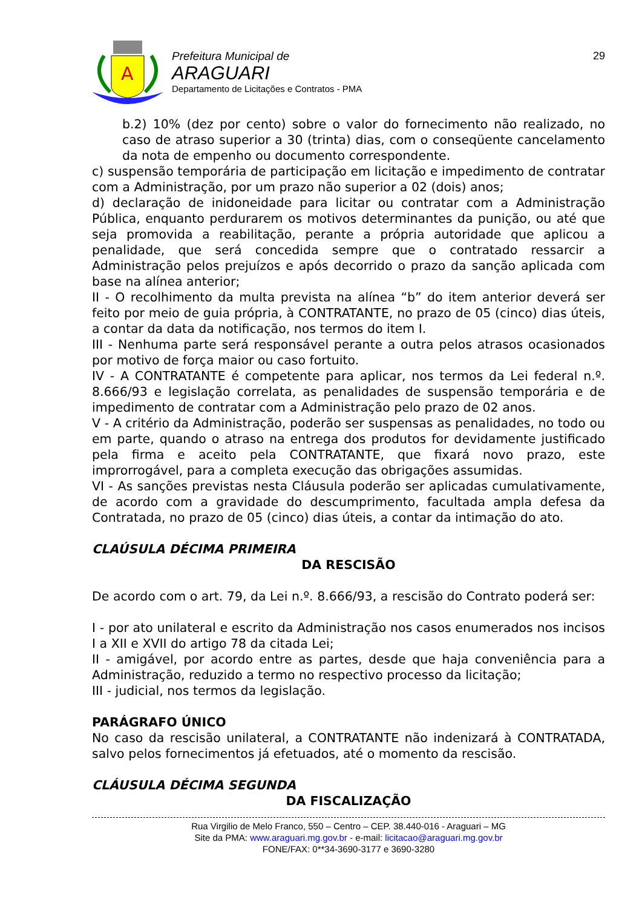A
Prefeitura Municipal de
ARAGUARI
Departamento de Licitações e Contratos - PMA
29
b.2) 10% (dez por cento) sobre o valor do fornecimento não realizado, no caso de atraso superior a 30 (trinta) dias, com o conseqüente cancelamento da nota de empenho ou documento correspondente.
c) suspensão temporária de participação em licitação e impedimento de contratar com a Administração, por um prazo não superior a 02 (dois) anos;
d) declaração de inidoneidade para licitar ou contratar com a Administração Pública, enquanto perdurarem os motivos determinantes da punição, ou até que seja promovida a reabilitação, perante a própria autoridade que aplicou a penalidade, que será concedida sempre que o contratado ressarcir a Administração pelos prejuízos e após decorrido o prazo da sanção aplicada com base na alínea anterior;
II - O recolhimento da multa prevista na alínea “b” do item anterior deverá ser feito por meio de guia própria, à CONTRATANTE, no prazo de 05 (cinco) dias úteis, a contar da data da notificação, nos termos do item I.
III - Nenhuma parte será responsável perante a outra pelos atrasos ocasionados por motivo de força maior ou caso fortuito.
IV - A CONTRATANTE é competente para aplicar, nos termos da Lei federal n.º. 8.666/93 e legislação correlata, as penalidades de suspensão temporária e de impedimento de contratar com a Administração pelo prazo de 02 anos.
V - A critério da Administração, poderão ser suspensas as penalidades, no todo ou em parte, quando o atraso na entrega dos produtos for devidamente justificado pela firma e aceito pela CONTRATANTE, que fixará novo prazo, este improrrogável, para a completa execução das obrigações assumidas.
VI - As sanções previstas nesta Cláusula poderão ser aplicadas cumulativamente, de acordo com a gravidade do descumprimento, facultada ampla defesa da Contratada, no prazo de 05 (cinco) dias úteis, a contar da intimação do ato.
CLAÚSULA DÉCIMA PRIMEIRA
DA RESCISÃO
De acordo com o art. 79, da Lei n.º. 8.666/93, a rescisão do Contrato poderá ser:
I - por ato unilateral e escrito da Administração nos casos enumerados nos incisos I a XII e XVII do artigo 78 da citada Lei;
II - amigável, por acordo entre as partes, desde que haja conveniência para a Administração, reduzido a termo no respectivo processo da licitação;
III - judicial, nos termos da legislação.
PARÁGRAFO ÚNICO
No caso da rescisão unilateral, a CONTRATANTE não indenizará à CONTRATADA, salvo pelos fornecimentos já efetuados, até o momento da rescisão.
CLÁUSULA DÉCIMA SEGUNDA
DA FISCALIZAÇÃO
Rua Virgilio de Melo Franco, 550 – Centro – CEP. 38.440-016 - Araguari – MG
Site da PMA: www.araguari.mg.gov.br - e-mail: licitacao@araguari.mg.gov.br
FONE/FAX: 0**34-3690-3177 e 3690-3280